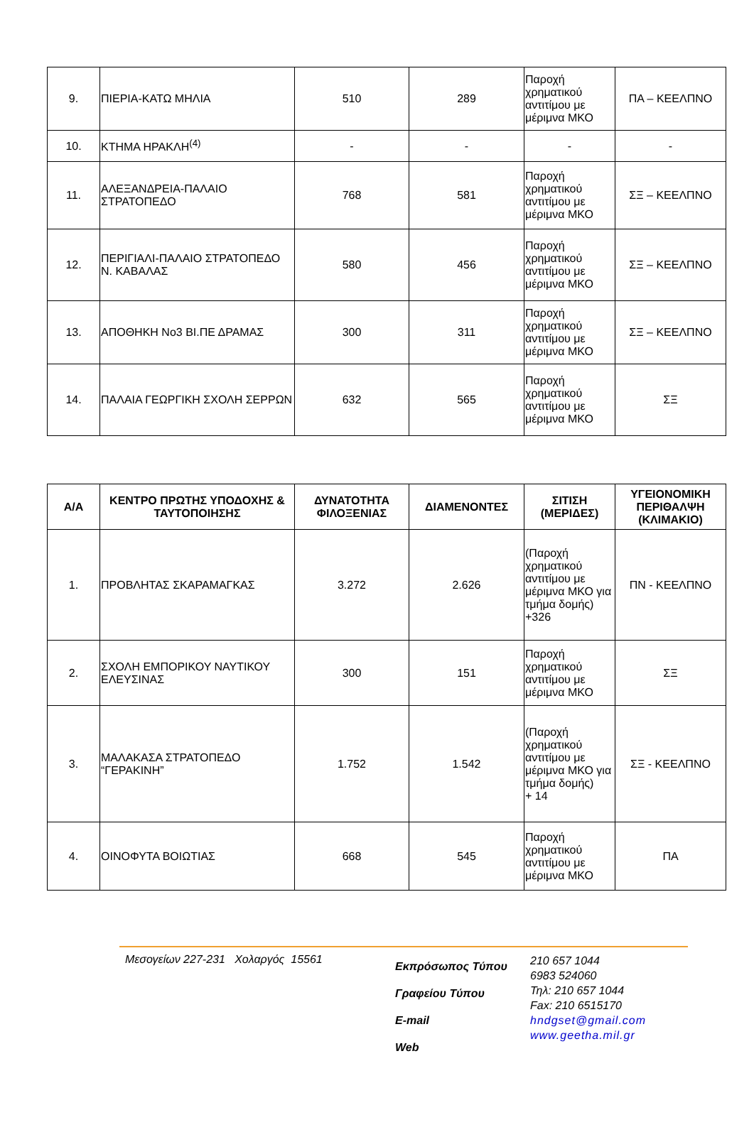| 9. | ΠΙΕΡΙΑ-ΚΑΤΩ ΜΗΛΙΑ | 510 | 289 | Παροχή χρηματικού αντιτίμου με μέριμνα ΜΚΟ | ΠΑ – ΚΕΕΛΠΝΟ |
| 10. | ΚΤΗΜΑ ΗΡΑΚΛΗ<sup>(4)</sup> | - | - | - | - |
| 11. | ΑΛΕΞΑΝΔΡΕΙΑ-ΠΑΛΑΙΟ ΣΤΡΑΤΟΠΕΔΟ | 768 | 581 | Παροχή χρηματικού αντιτίμου με μέριμνα ΜΚΟ | ΣΞ – ΚΕΕΛΠΝΟ |
| 12. | ΠΕΡΙΓΙΑΛΙ-ΠΑΛΑΙΟ ΣΤΡΑΤΟΠΕΔΟ Ν. ΚΑΒΑΛΑΣ | 580 | 456 | Παροχή χρηματικού αντιτίμου με μέριμνα ΜΚΟ | ΣΞ – ΚΕΕΛΠΝΟ |
| 13. | ΑΠΟΘΗΚΗ Νο3 ΒΙ.ΠΕ ΔΡΑΜΑΣ | 300 | 311 | Παροχή χρηματικού αντιτίμου με μέριμνα ΜΚΟ | ΣΞ – ΚΕΕΛΠΝΟ |
| 14. | ΠΑΛΑΙΑ ΓΕΩΡΓΙΚΗ ΣΧΟΛΗ ΣΕΡΡΩΝ | 632 | 565 | Παροχή χρηματικού αντιτίμου με μέριμνα ΜΚΟ | ΣΞ |
| Α/Α | ΚΕΝΤΡΟ ΠΡΩΤΗΣ ΥΠΟΔΟΧΗΣ & ΤΑΥΤΟΠΟΙΗΣΗΣ | ΔΥΝΑΤΟΤΗΤΑ ΦΙΛΟΞΕΝΙΑΣ | ΔΙΑΜΕΝΟΝΤΕΣ | ΣΙΤΙΣΗ (ΜΕΡΙΔΕΣ) | ΥΓΕΙΟΝΟΜΙΚΗ ΠΕΡΙΘΑΛΨΗ (ΚΛΙΜΑΚΙΟ) |
| --- | --- | --- | --- | --- | --- |
| 1. | ΠΡΟΒΛΗΤΑΣ ΣΚΑΡΑΜΑΓΚΑΣ | 3.272 | 2.626 | (Παροχή χρηματικού αντιτίμου με μέριμνα ΜΚΟ για τμήμα δομής) +326 | ΠΝ - ΚΕΕΛΠΝΟ |
| 2. | ΣΧΟΛΗ ΕΜΠΟΡΙΚΟΥ ΝΑΥΤΙΚΟΥ ΕΛΕΥΣΙΝΑΣ | 300 | 151 | Παροχή χρηματικού αντιτίμου με μέριμνα ΜΚΟ | ΣΞ |
| 3. | ΜΑΛΑΚΑΣΑ ΣΤΡΑΤΟΠΕΔΟ “ΓΕΡΑΚΙΝΗ” | 1.752 | 1.542 | (Παροχή χρηματικού αντιτίμου με μέριμνα ΜΚΟ για τμήμα δομής) + 14 | ΣΞ - ΚΕΕΛΠΝΟ |
| 4. | ΟΙΝΟΦΥΤΑ ΒΟΙΩΤΙΑΣ | 668 | 545 | Παροχή χρηματικού αντιτίμου με μέριμνα ΜΚΟ | ΠΑ |
Μεσογείων 227-231 Χολαργός 15561
Εκπρόσωπος Τύπου
Γραφείου Τύπου
E-mail
Web
210 657 1044
6983 524060
Τηλ: 210 657 1044
Fax: 210 6515170
hndgset@gmail.com
www.geetha.mil.gr